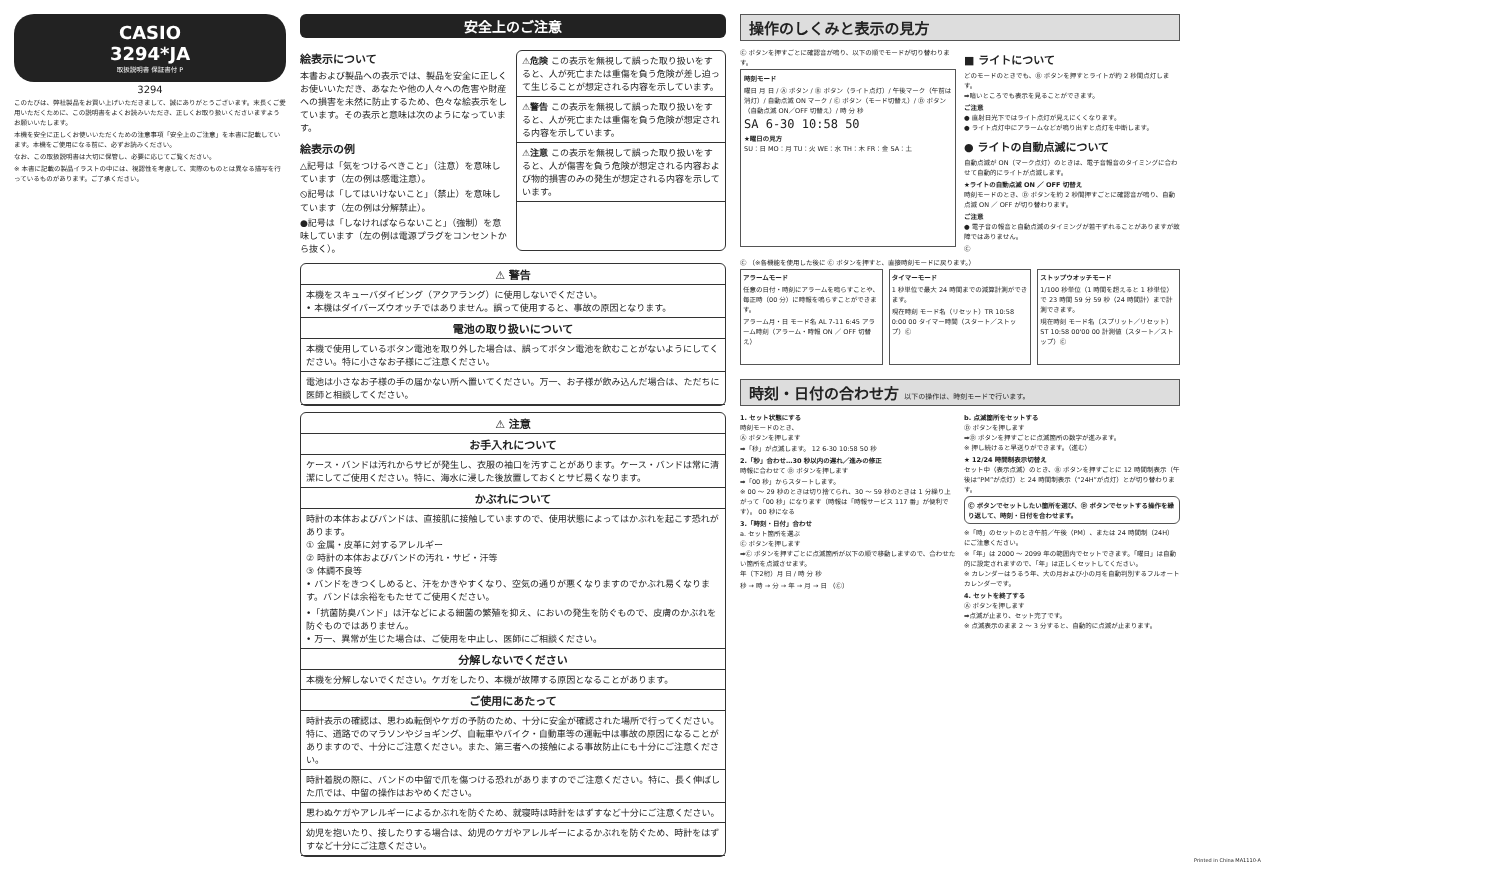CASIO
3294*JA
取扱説明書 保証書付 P
3294
このたびは、弊社製品をお買い上げいただきまして、誠にありがとうございます。末長くご愛用いただくために、この説明書をよくお読みいただき、正しくお取り扱いくださいますようお願いいたします。
本機を安全に正しくお使いいただくための注意事項「安全上のご注意」を本書に記載しています。本機をご使用になる前に、必ずお読みください。
なお、この取扱説明書は大切に保管し、必要に応じてご覧ください。
※ 本書に記載の製品イラストの中には、視認性を考慮して、実際のものとは異なる描写を行っているものがあります。ご了承ください。
安全上のご注意
絵表示について
本書および製品への表示では、製品を安全に正しくお使いいただき、あなたや他の人々への危害や財産への損害を未然に防止するため、色々な絵表示をしています。その表示と意味は次のようになっています。
絵表示の例
△記号は「気をつけるべきこと」（注意）を意味しています（左の例は感電注意）。
⦸記号は「してはいけないこと」（禁止）を意味しています（左の例は分解禁止）。
●記号は「しなければならないこと」（強制）を意味しています（左の例は電源プラグをコンセントから抜く）。
⚠危険 この表示を無視して誤った取り扱いをすると、人が死亡または重傷を負う危険が差し迫って生じることが想定される内容を示しています。
⚠警告 この表示を無視して誤った取り扱いをすると、人が死亡または重傷を負う危険が想定される内容を示しています。
⚠注意 この表示を無視して誤った取り扱いをすると、人が傷害を負う危険が想定される内容および物的損害のみの発生が想定される内容を示しています。
⚠ 警告
本機をスキューバダイビング（アクアラング）に使用しないでください。
• 本機はダイバーズウオッチではありません。誤って使用すると、事故の原因となります。
電池の取り扱いについて
本機で使用しているボタン電池を取り外した場合は、誤ってボタン電池を飲むことがないようにしてください。特に小さなお子様にご注意ください。
電池は小さなお子様の手の届かない所へ置いてください。万一、お子様が飲み込んだ場合は、ただちに医師と相談してください。
⚠ 注意
お手入れについて
ケース・バンドは汚れからサビが発生し、衣服の袖口を汚すことがあります。ケース・バンドは常に清潔にしてご使用ください。特に、海水に浸した後放置しておくとサビ易くなります。
かぶれについて
時計の本体およびバンドは、直接肌に接触していますので、使用状態によってはかぶれを起こす恐れがあります。
① 金属・皮革に対するアレルギー
② 時計の本体およびバンドの汚れ・サビ・汗等
③ 体調不良等
• バンドをきつくしめると、汗をかきやすくなり、空気の通りが悪くなりますのでかぶれ易くなります。バンドは余裕をもたせてご使用ください。
•「抗菌防臭バンド」は汗などによる細菌の繁殖を抑え、においの発生を防ぐもので、皮膚のかぶれを防ぐものではありません。
• 万一、異常が生じた場合は、ご使用を中止し、医師にご相談ください。
分解しないでください
本機を分解しないでください。ケガをしたり、本機が故障する原因となることがあります。
ご使用にあたって
時計表示の確認は、思わぬ転倒やケガの予防のため、十分に安全が確認された場所で行ってください。特に、道路でのマラソンやジョギング、自転車やバイク・自動車等の運転中は事故の原因になることがありますので、十分にご注意ください。また、第三者への接触による事故防止にも十分にご注意ください。
時計着脱の際に、バンドの中留で爪を傷つける恐れがありますのでご注意ください。特に、長く伸ばした爪では、中留の操作はおやめください。
思わぬケガやアレルギーによるかぶれを防ぐため、就寝時は時計をはずすなど十分にご注意ください。
幼児を抱いたり、接したりする場合は、幼児のケガやアレルギーによるかぶれを防ぐため、時計をはずすなど十分にご注意ください。
操作のしくみと表示の見方
Ⓒ ボタンを押すごとに確認音が鳴り、以下の順でモードが切り替わります。
時刻モード
曜日 月 日 / Ⓐ ボタン / Ⓑ ボタン（ライト点灯）/ 午後マーク（午前は消灯）/ 自動点滅 ON マーク / Ⓒ ボタン（モード切替え）/ Ⓓ ボタン（自動点滅 ON／OFF 切替え）/ 時 分 秒
SA 6-30 10:58 50
★曜日の見方
SU：日 MO：月 TU：火 WE：水 TH：木 FR：金 SA：土
■ ライトについて
どのモードのときでも、Ⓑ ボタンを押すとライトが約 2 秒間点灯します。
➡暗いところでも表示を見ることができます。
ご注意
● 直射日光下ではライト点灯が見えにくくなります。
● ライト点灯中にアラームなどが鳴り出すと点灯を中断します。
● ライトの自動点滅について
自動点滅が ON（マーク点灯）のときは、電子音報音のタイミングに合わせて自動的にライトが点滅します。
★ライトの自動点滅 ON ／ OFF 切替え
時刻モードのとき、Ⓓ ボタンを約 2 秒間押すごとに確認音が鳴り、自動点滅 ON ／ OFF が切り替わります。
ご注意
● 電子音の報音と自動点滅のタイミングが若干ずれることがありますが故障ではありません。
Ⓒ
Ⓒ （※各機能を使用した後に Ⓒ ボタンを押すと、直接時刻モードに戻ります。）
アラームモード
任意の日付・時刻にアラームを鳴らすことや、毎正時（00 分）に時報を鳴らすことができます。
アラーム月・日 モード名 AL 7-11 6:45 アラーム時刻（アラーム・時報 ON ／ OFF 切替え）
タイマーモード
1 秒単位で最大 24 時間までの減算計測ができます。
現在時刻 モード名（リセット）TR 10:58 0:00 00 タイマー時間（スタート／ストップ）Ⓒ
ストップウオッチモード
1/100 秒単位（1 時間を超えると 1 秒単位）で 23 時間 59 分 59 秒（24 時間計）まで計測できます。
現在時刻 モード名（スプリット／リセット）ST 10:58 00'00 00 計測値（スタート／ストップ）Ⓒ
時刻・日付の合わせ方 以下の操作は、時刻モードで行います。
1. セット状態にする
時刻モードのとき、
Ⓐ ボタンを押します
➡「秒」が点滅します。 12 6-30 10:58 50 秒
2.「秒」合わせ…30 秒以内の遅れ／進みの修正
時報に合わせて Ⓓ ボタンを押します
➡「00 秒」からスタートします。
※ 00 ～ 29 秒のときは切り捨てられ、30 ～ 59 秒のときは 1 分繰り上がって「00 秒」になります（時報は「時報サービス 117 番」が便利です）。 00 秒になる
3.「時刻・日付」合わせ
a. セット箇所を選ぶ
Ⓒ ボタンを押します
➡Ⓒ ボタンを押すごとに点滅箇所が以下の順で移動しますので、合わせたい箇所を点滅させます。
年（下2桁）月 日 / 時 分 秒
秒 → 時 → 分 → 年 → 月 → 日 （Ⓒ）
b. 点滅箇所をセットする
Ⓓ ボタンを押します
➡Ⓓ ボタンを押すごとに点滅箇所の数字が進みます。
※ 押し続けると早送りができます。（進む）
★ 12/24 時間制表示切替え
セット中（表示点滅）のとき、Ⓑ ボタンを押すごとに 12 時間制表示（午後は“PM”が点灯）と 24 時間制表示（“24H”が点灯）とが切り替わります。
Ⓒ ボタンでセットしたい箇所を選び、Ⓓ ボタンでセットする操作を繰り返して、時刻・日付を合わせます。
※「時」のセットのとき午前／午後（PM）、または 24 時間制（24H）にご注意ください。
※「年」は 2000 ～ 2099 年の範囲内でセットできます。「曜日」は自動的に設定されますので、「年」は正しくセットしてください。
※ カレンダーはうるう年、大の月および小の月を自動判別するフルオートカレンダーです。
4. セットを終了する
Ⓐ ボタンを押します
➡点滅が止まり、セット完了です。
※ 点滅表示のまま 2 ～ 3 分すると、自動的に点滅が止まります。
Printed in China MA1110-A